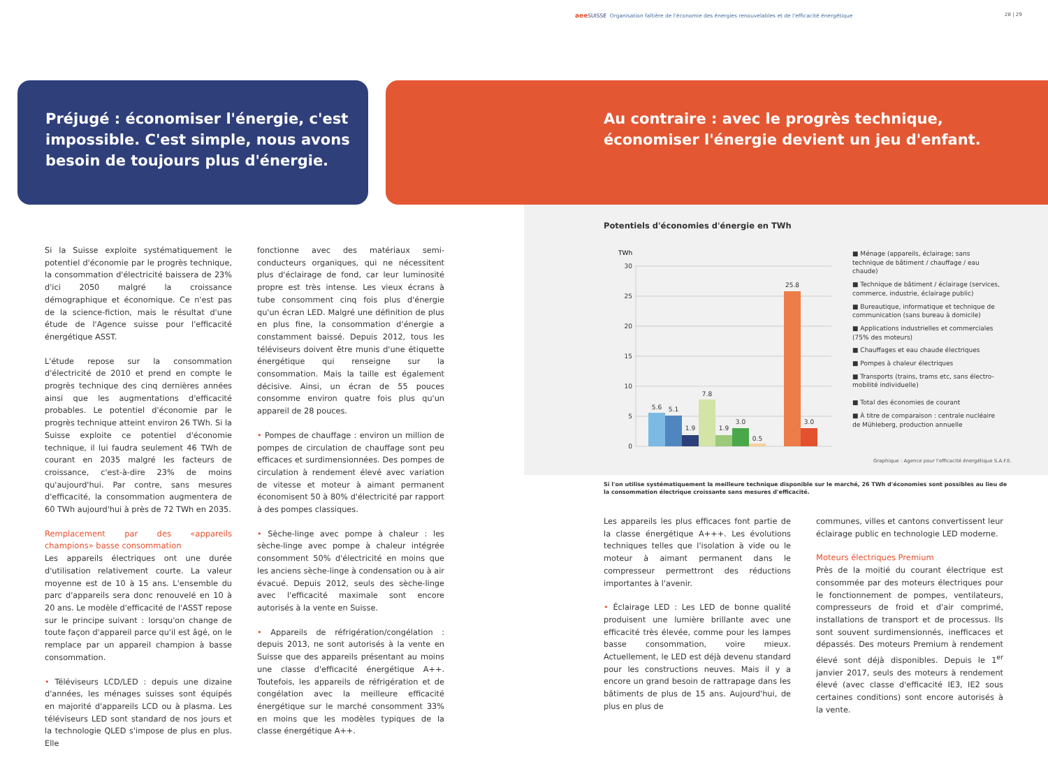aee SUISSE Organisation faîtière de l'économie des énergies renouvelables et de l'efficacité énergétique
28 | 29
Préjugé : économiser l'énergie, c'est impossible. C'est simple, nous avons besoin de toujours plus d'énergie.
Au contraire : avec le progrès technique,
économiser l'énergie devient un jeu d'enfant.
Si la Suisse exploite systématiquement le potentiel d'économie par le progrès technique, la consommation d'électricité baissera de 23% d'ici 2050 malgré la croissance démographique et économique. Ce n'est pas de la science-fiction, mais le résultat d'une étude de l'Agence suisse pour l'efficacité énergétique ASST.
L'étude repose sur la consommation d'électricité de 2010 et prend en compte le progrès technique des cinq dernières années ainsi que les augmentations d'efficacité probables. Le potentiel d'économie par le progrès technique atteint environ 26 TWh. Si la Suisse exploite ce potentiel d'économie technique, il lui faudra seulement 46 TWh de courant en 2035 malgré les facteurs de croissance, c'est-à-dire 23% de moins qu'aujourd'hui. Par contre, sans mesures d'efficacité, la consommation augmentera de 60 TWh aujourd'hui à près de 72 TWh en 2035.
Remplacement par des «appareils champions» basse consommation
Les appareils électriques ont une durée d'utilisation relativement courte. La valeur moyenne est de 10 à 15 ans. L'ensemble du parc d'appareils sera donc renouvelé en 10 à 20 ans. Le modèle d'efficacité de l'ASST repose sur le principe suivant : lorsqu'on change de toute façon d'appareil parce qu'il est âgé, on le remplace par un appareil champion à basse consommation.
• Téléviseurs LCD/LED : depuis une dizaine d'années, les ménages suisses sont équipés en majorité d'appareils LCD ou à plasma. Les téléviseurs LED sont standard de nos jours et la technologie QLED s'impose de plus en plus. Elle
fonctionne avec des matériaux semi-conducteurs organiques, qui ne nécessitent plus d'éclairage de fond, car leur luminosité propre est très intense. Les vieux écrans à tube consomment cinq fois plus d'énergie qu'un écran LED. Malgré une définition de plus en plus fine, la consommation d'énergie a constamment baissé. Depuis 2012, tous les téléviseurs doivent être munis d'une étiquette énergétique qui renseigne sur la consommation. Mais la taille est également décisive. Ainsi, un écran de 55 pouces consomme environ quatre fois plus qu'un appareil de 28 pouces.
• Pompes de chauffage : environ un million de pompes de circulation de chauffage sont peu efficaces et surdimensionnées. Des pompes de circulation à rendement élevé avec variation de vitesse et moteur à aimant permanent économisent 50 à 80% d'électricité par rapport à des pompes classiques.
• Sèche-linge avec pompe à chaleur : les sèche-linge avec pompe à chaleur intégrée consomment 50% d'électricité en moins que les anciens sèche-linge à condensation ou à air évacué. Depuis 2012, seuls des sèche-linge avec l'efficacité maximale sont encore autorisés à la vente en Suisse.
• Appareils de réfrigération/congélation : depuis 2013, ne sont autorisés à la vente en Suisse que des appareils présentant au moins une classe d'efficacité énergétique A++. Toutefois, les appareils de réfrigération et de congélation avec la meilleure efficacité énergétique sur le marché consomment 33% en moins que les modèles typiques de la classe énergétique A++.
Potentiels d'économies d'énergie en TWh
TWh
30
25
20
15
10
5
0
5.6
5.1
1.9
7.8
1.9
3.0
0.5
25.8
3.0
■ Ménage (appareils, éclairage; sans technique de bâtiment / chauffage / eau chaude)
■ Technique de bâtiment / éclairage (services, commerce, industrie, éclairage public)
■ Bureautique, informatique et technique de communication (sans bureau à domicile)
■ Applications industrielles et commerciales (75% des moteurs)
■ Chauffages et eau chaude électriques
■ Pompes à chaleur électriques
■ Transports (trains, trams etc, sans électro-mobilité individuelle)
■ Total des économies de courant
■ À titre de comparaison : centrale nucléaire de Mühleberg, production annuelle
Graphique : Agence pour l'efficacité énergétique S.A.F.E.
Si l'on utilise systématiquement la meilleure technique disponible sur le marché, 26 TWh d'économies sont possibles au lieu de la consommation électrique croissante sans mesures d'efficacité.
Les appareils les plus efficaces font partie de la classe énergétique A+++. Les évolutions techniques telles que l'isolation à vide ou le moteur à aimant permanent dans le compresseur permettront des réductions importantes à l'avenir.
• Éclairage LED : Les LED de bonne qualité produisent une lumière brillante avec une efficacité très élevée, comme pour les lampes basse consommation, voire mieux. Actuellement, le LED est déjà devenu standard pour les constructions neuves. Mais il y a encore un grand besoin de rattrapage dans les bâtiments de plus de 15 ans. Aujourd'hui, de plus en plus de
communes, villes et cantons convertissent leur éclairage public en technologie LED moderne.
Moteurs électriques Premium
Près de la moitié du courant électrique est consommée par des moteurs électriques pour le fonctionnement de pompes, ventilateurs, compresseurs de froid et d'air comprimé, installations de transport et de processus. Ils sont souvent surdimensionnés, inefficaces et dépassés. Des moteurs Premium à rendement élevé sont déjà disponibles. Depuis le 1<sup>er</sup> janvier 2017, seuls des moteurs à rendement élevé (avec classe d'efficacité IE3, IE2 sous certaines conditions) sont encore autorisés à la vente.